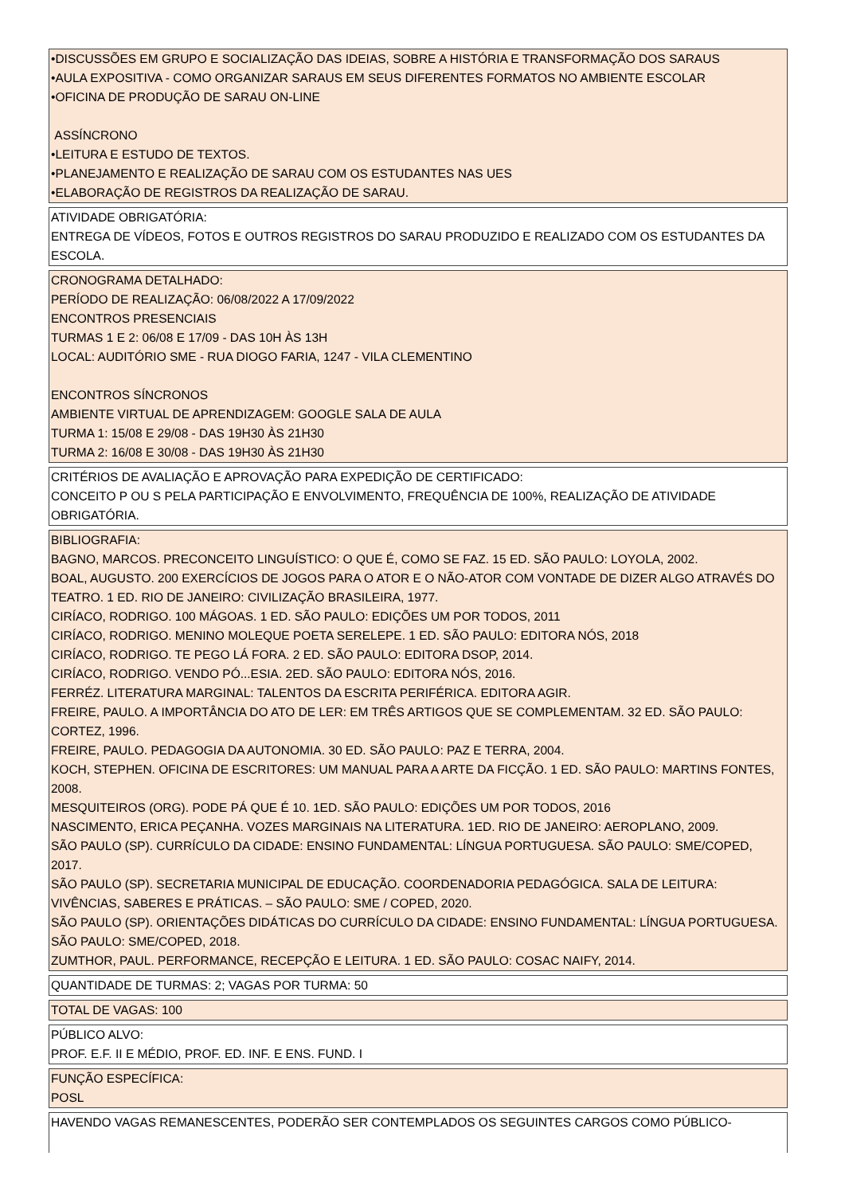•DISCUSSÕES EM GRUPO E SOCIALIZAÇÃO DAS IDEIAS, SOBRE A HISTÓRIA E TRANSFORMAÇÃO DOS SARAUS
•AULA EXPOSITIVA - COMO ORGANIZAR SARAUS EM SEUS DIFERENTES FORMATOS NO AMBIENTE ESCOLAR
•OFICINA DE PRODUÇÃO DE SARAU ON-LINE
ASSÍNCRONO
•LEITURA E ESTUDO DE TEXTOS.
•PLANEJAMENTO E REALIZAÇÃO DE SARAU COM OS ESTUDANTES NAS UES
•ELABORAÇÃO DE REGISTROS DA REALIZAÇÃO DE SARAU.
ATIVIDADE OBRIGATÓRIA:
ENTREGA DE VÍDEOS, FOTOS E OUTROS REGISTROS DO SARAU PRODUZIDO E REALIZADO COM OS ESTUDANTES DA ESCOLA.
CRONOGRAMA DETALHADO:
PERÍODO DE REALIZAÇÃO: 06/08/2022 A 17/09/2022
ENCONTROS PRESENCIAIS
TURMAS 1 E 2: 06/08 E 17/09 - DAS 10H ÀS 13H
LOCAL: AUDITÓRIO SME - RUA DIOGO FARIA, 1247 - VILA CLEMENTINO
ENCONTROS SÍNCRONOS
AMBIENTE VIRTUAL DE APRENDIZAGEM: GOOGLE SALA DE AULA
TURMA 1: 15/08 E 29/08 - DAS 19H30 ÀS 21H30
TURMA 2: 16/08 E 30/08 - DAS 19H30 ÀS 21H30
CRITÉRIOS DE AVALIAÇÃO E APROVAÇÃO PARA EXPEDIÇÃO DE CERTIFICADO:
CONCEITO P OU S PELA PARTICIPAÇÃO E ENVOLVIMENTO, FREQUÊNCIA DE 100%, REALIZAÇÃO DE ATIVIDADE OBRIGATÓRIA.
BIBLIOGRAFIA:
BAGNO, MARCOS. PRECONCEITO LINGUÍSTICO: O QUE É, COMO SE FAZ. 15 ED. SÃO PAULO: LOYOLA, 2002.
BOAL, AUGUSTO. 200 EXERCÍCIOS DE JOGOS PARA O ATOR E O NÃO-ATOR COM VONTADE DE DIZER ALGO ATRAVÉS DO TEATRO. 1 ED. RIO DE JANEIRO: CIVILIZAÇÃO BRASILEIRA, 1977.
CIRÍACO, RODRIGO. 100 MÁGOAS. 1 ED. SÃO PAULO: EDIÇÕES UM POR TODOS, 2011
CIRÍACO, RODRIGO. MENINO MOLEQUE POETA SERELEPE. 1 ED. SÃO PAULO: EDITORA NÓS, 2018
CIRÍACO, RODRIGO. TE PEGO LÁ FORA. 2 ED. SÃO PAULO: EDITORA DSOP, 2014.
CIRÍACO, RODRIGO. VENDO PÓ...ESIA. 2ED. SÃO PAULO: EDITORA NÓS, 2016.
FERRÉZ. LITERATURA MARGINAL: TALENTOS DA ESCRITA PERIFÉRICA. EDITORA AGIR.
FREIRE, PAULO. A IMPORTÂNCIA DO ATO DE LER: EM TRÊS ARTIGOS QUE SE COMPLEMENTAM. 32 ED. SÃO PAULO: CORTEZ, 1996.
FREIRE, PAULO. PEDAGOGIA DA AUTONOMIA. 30 ED. SÃO PAULO: PAZ E TERRA, 2004.
KOCH, STEPHEN. OFICINA DE ESCRITORES: UM MANUAL PARA A ARTE DA FICÇÃO. 1 ED. SÃO PAULO: MARTINS FONTES, 2008.
MESQUITEIROS (ORG). PODE PÁ QUE É 10. 1ED. SÃO PAULO: EDIÇÕES UM POR TODOS, 2016
NASCIMENTO, ERICA PEÇANHA. VOZES MARGINAIS NA LITERATURA. 1ED. RIO DE JANEIRO: AEROPLANO, 2009.
SÃO PAULO (SP). CURRÍCULO DA CIDADE: ENSINO FUNDAMENTAL: LÍNGUA PORTUGUESA. SÃO PAULO: SME/COPED, 2017.
SÃO PAULO (SP). SECRETARIA MUNICIPAL DE EDUCAÇÃO. COORDENADORIA PEDAGÓGICA. SALA DE LEITURA: VIVÊNCIAS, SABERES E PRÁTICAS. – SÃO PAULO: SME / COPED, 2020.
SÃO PAULO (SP). ORIENTAÇÕES DIDÁTICAS DO CURRÍCULO DA CIDADE: ENSINO FUNDAMENTAL: LÍNGUA PORTUGUESA. SÃO PAULO: SME/COPED, 2018.
ZUMTHOR, PAUL. PERFORMANCE, RECEPÇÃO E LEITURA. 1 ED. SÃO PAULO: COSAC NAIFY, 2014.
QUANTIDADE DE TURMAS: 2; VAGAS POR TURMA: 50
TOTAL DE VAGAS: 100
PÚBLICO ALVO:
PROF. E.F. II E MÉDIO, PROF. ED. INF. E ENS. FUND. I
FUNÇÃO ESPECÍFICA:
POSL
HAVENDO VAGAS REMANESCENTES, PODERÃO SER CONTEMPLADOS OS SEGUINTES CARGOS COMO PÚBLICO-